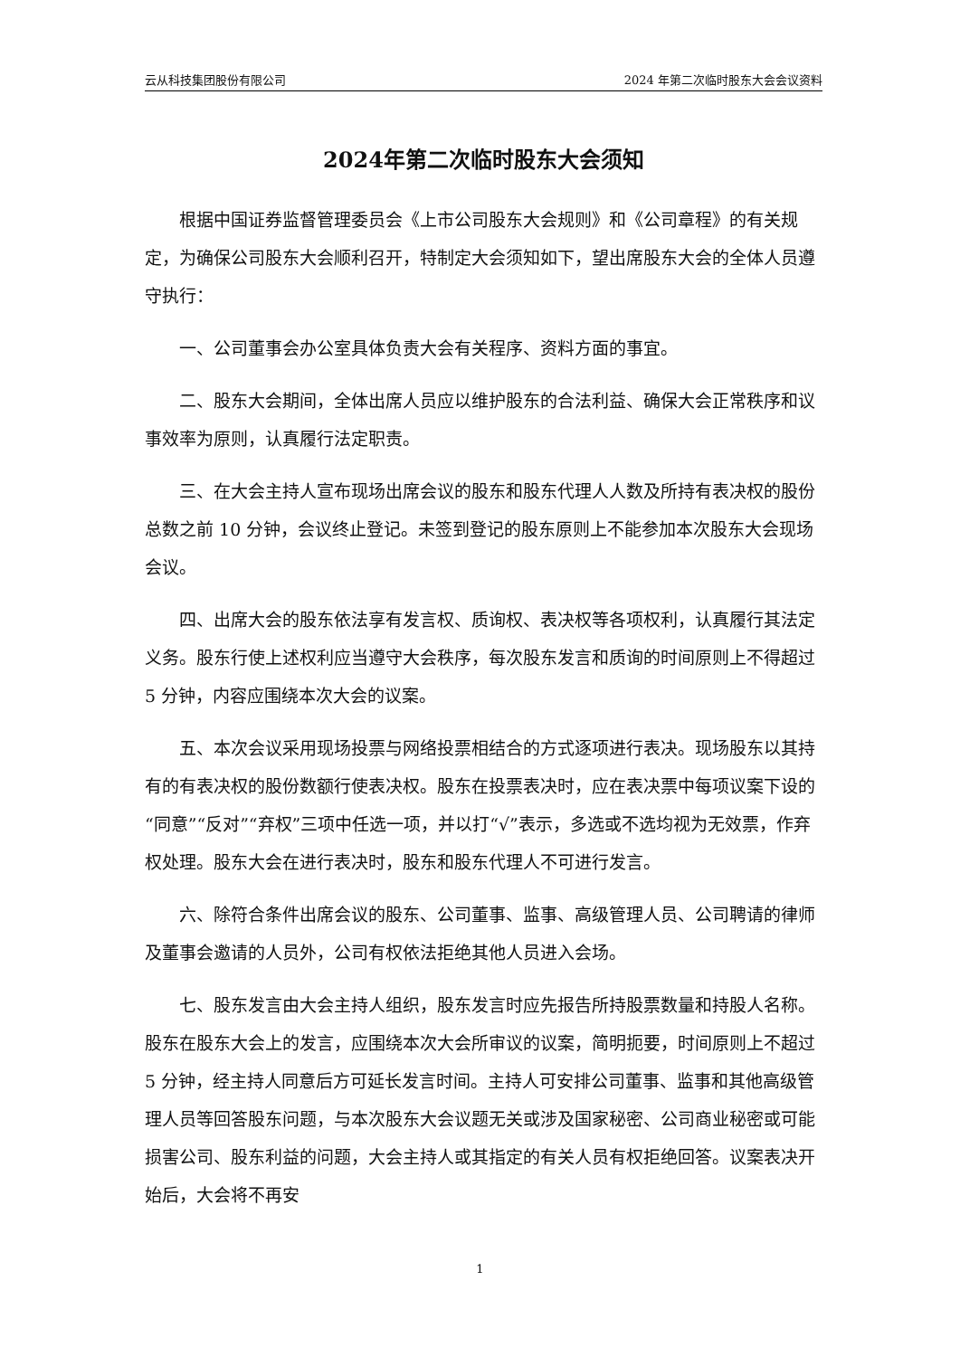云从科技集团股份有限公司 2024 年第二次临时股东大会会议资料
2024年第二次临时股东大会须知
根据中国证券监督管理委员会《上市公司股东大会规则》和《公司章程》的有关规定，为确保公司股东大会顺利召开，特制定大会须知如下，望出席股东大会的全体人员遵守执行：
一、公司董事会办公室具体负责大会有关程序、资料方面的事宜。
二、股东大会期间，全体出席人员应以维护股东的合法利益、确保大会正常秩序和议事效率为原则，认真履行法定职责。
三、在大会主持人宣布现场出席会议的股东和股东代理人人数及所持有表决权的股份总数之前 10 分钟，会议终止登记。未签到登记的股东原则上不能参加本次股东大会现场会议。
四、出席大会的股东依法享有发言权、质询权、表决权等各项权利，认真履行其法定义务。股东行使上述权利应当遵守大会秩序，每次股东发言和质询的时间原则上不得超过 5 分钟，内容应围绕本次大会的议案。
五、本次会议采用现场投票与网络投票相结合的方式逐项进行表决。现场股东以其持有的有表决权的股份数额行使表决权。股东在投票表决时，应在表决票中每项议案下设的“同意”“反对”“弃权”三项中任选一项，并以打“√”表示，多选或不选均视为无效票，作弃权处理。股东大会在进行表决时，股东和股东代理人不可进行发言。
六、除符合条件出席会议的股东、公司董事、监事、高级管理人员、公司聘请的律师及董事会邀请的人员外，公司有权依法拒绝其他人员进入会场。
七、股东发言由大会主持人组织，股东发言时应先报告所持股票数量和持股人名称。股东在股东大会上的发言，应围绕本次大会所审议的议案，简明扼要，时间原则上不超过 5 分钟，经主持人同意后方可延长发言时间。主持人可安排公司董事、监事和其他高级管理人员等回答股东问题，与本次股东大会议题无关或涉及国家秘密、公司商业秘密或可能损害公司、股东利益的问题，大会主持人或其指定的有关人员有权拒绝回答。议案表决开始后，大会将不再安
1